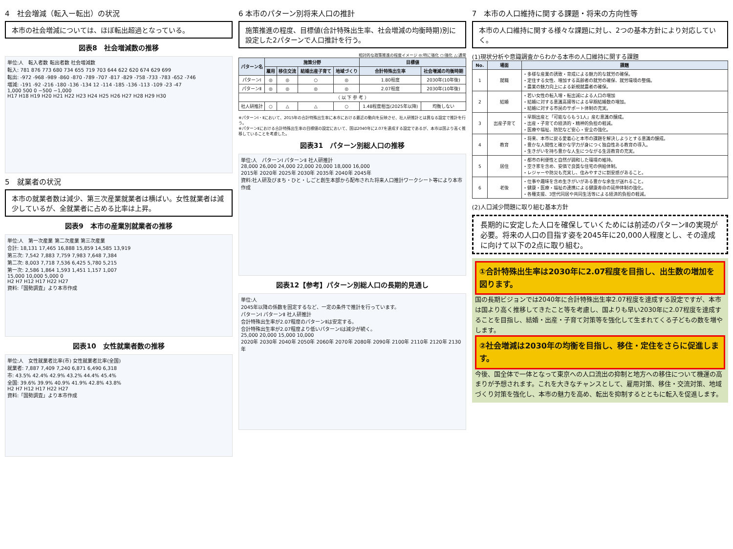4　社会増減（転入ー転出）の状況
本市の社会増減については、ほぼ転出超過となっている。
図表8　社会増減数の推移
単位:人　転入者数 転出者数 社会増減数
転入: 781 876 773 680 734 655 719 703 644 622 620 674 629 699
転出: -972 -968 -989 -860 -870 -789 -707 -817 -829 -758 -733 -783 -652 -746
増減: -191 -92 -216 -180 -136 -134 12 -114 -185 -136 -113 -109 -23 -47
1,000 500 0 −500 −1,000
H17 H18 H19 H20 H21 H22 H23 H24 H25 H26 H27 H28 H29 H30
5　就業者の状況
本市の就業者数は減少、第三次産業就業者は横ばい。女性就業者は減少しているが、全就業者に占める比率は上昇。
図表9　本市の産業別就業者の推移
単位:人　第一次産業 第二次産業 第三次産業
合計: 18,131 17,465 16,888 15,859 14,585 13,919
第三次: 7,542 7,883 7,759 7,983 7,648 7,384
第二次: 8,003 7,718 7,536 6,425 5,780 5,215
第一次: 2,586 1,864 1,593 1,451 1,157 1,007
15,000 10,000 5,000 0
H2 H7 H12 H17 H22 H27
資料:「国勢調査」より本市作成
図表10　女性就業者数の推移
単位:人　女性就業者比率(市) 女性就業者比率(全国)
就業者: 7,887 7,409 7,240 6,871 6,490 6,318
市: 43.5% 42.4% 42.9% 43.2% 44.4% 45.4%
全国: 39.6% 39.9% 40.9% 41.9% 42.8% 43.8%
H2 H7 H12 H17 H22 H27
資料:「国勢調査」より本市作成
6 本市のパターン別将来人口の推計
施策推進の程度、目標値(合計特殊出生率、社会増減の均衡時期)別に設定した2パターンで人口推計を行う。
相対的な政策推進の程度イメージ ◎:特に強化 ○:強化 △:通常
| パターン名 | 施策分野 | | | | 目標値 | |
| --- | --- | --- | --- | --- | --- | --- |
| | 雇用 | 移住交流 | 結婚出産子育て | 地域づくり | 合計特殊出生率 | 社会増減の均衡時期 |
| パターンⅠ | ◎ | ◎ | ○ | ◎ | 1.80程度 | 2030年(10年後) |
| パターンⅡ | ◎ | ◎ | ◎ | ◎ | 2.07程度 | 2030年(10年後) |
| （ 以 下 参 考 ） | | | | | | |
| 社人研推計 | ○ | △ | △ | ○ | 1.48程度相当(2025年以降) | 均衡しない |
※パターンⅠ・Ⅱにおいて、2015年の合計特殊出生率に本市における最近の動向を反映させ、社人研推計とは異なる設定で推計を行う。
※パターンⅡにおける合計特殊出生率の目標値の設定において、国は2040年に2.07を達成する設定であるが、本市は国より高く推移していることを考慮した。
図表31　パターン別総人口の推移
単位:人　パターンⅠ パターンⅡ 社人研推計
28,000 26,000 24,000 22,000 20,000 18,000 16,000
2015年 2020年 2025年 2030年 2035年 2040年 2045年
資料:社人研及びまち・ひと・しごと創生本部から配布された将来人口推計ワークシート等により本市作成
図表12【参考】パターン別総人口の長期的見通し
単位:人
2045年以降の係数を固定するなど、一定の条件で推計を行っています。
パターンⅠ パターンⅡ 社人研推計
合計特殊出生率が2.07程度のパターンⅡは安定する。
合計特殊出生率が2.07程度より低いパターンⅠは減少が続く。
25,000 20,000 15,000 10,000
2020年 2030年 2040年 2050年 2060年 2070年 2080年 2090年 2100年 2110年 2120年 2130年
7　本市の人口維持に関する課題・将来の方向性等
本市の人口維持に関する様々な課題に対し、2つの基本方針により対応していく。
(1)現状分析や意識調査からわかる本市の人口維持に関する課題
| No. | 場面 | 課題 |
| --- | --- | --- |
| 1 | 就職 | ・多様な産業の誘致・育成による魅力的な就労の確保。 ・定住する女性、増加する高齢者の就労の確保、就労環境の整備。 ・農業の魅力向上による新規就農者の確保。 |
| 2 | 結婚 | ・若い女性の転入増・転出減による人口の増加 ・結婚に対する意識高揚等による早期結婚数の増加。 ・結婚に対する市民のサポート体制の充実。 |
| 3 | 出産子育て | ・早期出産と「可能ならもう1人」産む意識の醸成。 ・出産・子育ての経済的・精神的負担の軽減。 ・医療や福祉、防犯など安心・安全の強化。 |
| 4 | 教育 | ・将来、本市に戻る愛着心と本市の課題を解決しようとする意識の醸成。 ・豊かな人間性と確かな学力が身につく独自性ある教育の導入。 ・生きがいを持ち豊かな人生につながる生涯教育の充実。 |
| 5 | 居住 | ・都市の利便性と自然が調和した環境の維持。 ・空き家を含め、安価で良質な住宅の供給体制。 ・レジャーや防災も充実し、住みやすさに割安感があること。 |
| 6 | 老後 | ・仕事や趣味を含め生きがいがある豊かな余生が送れること。 ・健康・医療・福祉の連携による健康寿命の延伸体制の強化。 ・各種支援、3世代同居や共同生活等による経済的負担の軽減。 |
(2)人口減少問題に取り組む基本方針
長期的に安定した人口を確保していくためには前述のパターンⅡの実現が必要。将来の人口の目指す姿を2045年に20,000人程度とし、その達成に向けて以下の2点に取り組む。
①合計特殊出生率は2030年に2.07程度を目指し、出生数の増加を図ります。
国の長期ビジョンでは2040年に合計特殊出生率2.07程度を達成する設定ですが、本市は国より高く推移してきたこと等を考慮し、国よりも早い2030年に2.07程度を達成することを目指し、結婚・出産・子育て対策等を強化して生まれてくる子どもの数を増やします。
②社会増減は2030年の均衡を目指し、移住・定住をさらに促進します。
今後、国全体で一体となって東京への人口流出の抑制と地方への移住について機運の高まりが予想されます。これを大きなチャンスとして、雇用対策、移住・交流対策、地域づくり対策を強化し、本市の魅力を高め、転出を抑制するとともに転入を促進します。